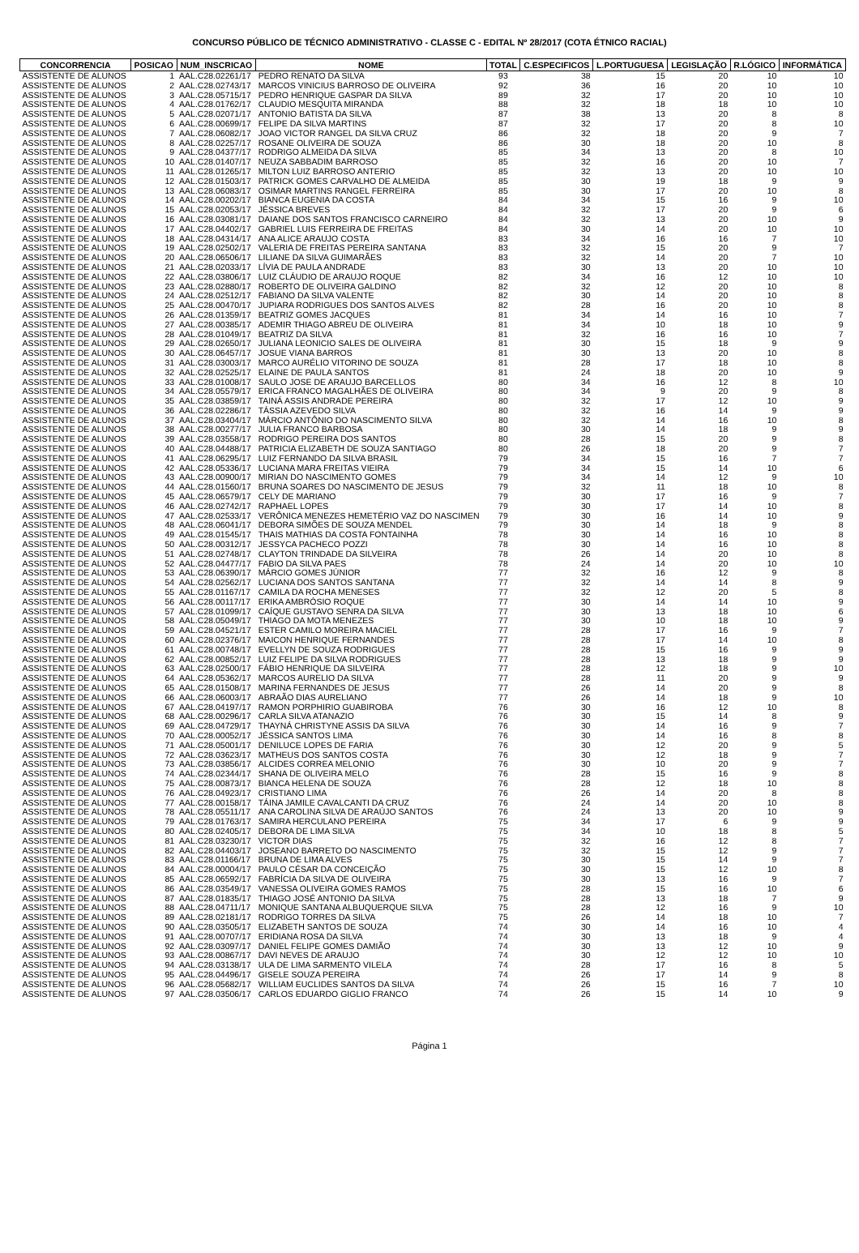CONCURSO PÚBLICO DE TÉCNICO ADMINISTRATIVO - CLASSE C - EDITAL Nº 28/2017 (COTA ÉTNICO RACIAL)
| CONCORRENCIA | POSICAO | NUM_INSCRICAO | NOME | TOTAL | C.ESPECIFICOS | L.PORTUGUESA | LEGISLAÇÃO | R.LÓGICO | INFORMÁTICA |
| --- | --- | --- | --- | --- | --- | --- | --- | --- | --- |
| ASSISTENTE DE ALUNOS | 1 | AAL.C28.02261/17 | PEDRO RENATO DA SILVA | 93 | 38 | 15 | 20 | 10 | 10 |
| ASSISTENTE DE ALUNOS | 2 | AAL.C28.02743/17 | MARCOS VINICIUS BARROSO DE OLIVEIRA | 92 | 36 | 16 | 20 | 10 | 10 |
| ASSISTENTE DE ALUNOS | 3 | AAL.C28.05715/17 | PEDRO HENRIQUE GASPAR DA SILVA | 89 | 32 | 17 | 20 | 10 | 10 |
| ASSISTENTE DE ALUNOS | 4 | AAL.C28.01762/17 | CLAUDIO MESQUITA MIRANDA | 88 | 32 | 18 | 18 | 10 | 10 |
| ASSISTENTE DE ALUNOS | 5 | AAL.C28.02071/17 | ANTONIO BATISTA DA SILVA | 87 | 38 | 13 | 20 | 8 | 8 |
| ASSISTENTE DE ALUNOS | 6 | AAL.C28.00699/17 | FELIPE DA SILVA MARTINS | 87 | 32 | 17 | 20 | 8 | 10 |
| ASSISTENTE DE ALUNOS | 7 | AAL.C28.06082/17 | JOAO VICTOR RANGEL DA SILVA CRUZ | 86 | 32 | 18 | 20 | 9 | 7 |
| ASSISTENTE DE ALUNOS | 8 | AAL.C28.02257/17 | ROSANE OLIVEIRA DE SOUZA | 86 | 30 | 18 | 20 | 10 | 8 |
| ASSISTENTE DE ALUNOS | 9 | AAL.C28.04377/17 | RODRIGO ALMEIDA DA SILVA | 85 | 34 | 13 | 20 | 8 | 10 |
| ASSISTENTE DE ALUNOS | 10 | AAL.C28.01407/17 | NEUZA SABBADIM BARROSO | 85 | 32 | 16 | 20 | 10 | 7 |
| ASSISTENTE DE ALUNOS | 11 | AAL.C28.01265/17 | MILTON LUIZ BARROSO ANTERIO | 85 | 32 | 13 | 20 | 10 | 10 |
| ASSISTENTE DE ALUNOS | 12 | AAL.C28.01503/17 | PATRICK GOMES CARVALHO DE ALMEIDA | 85 | 30 | 19 | 18 | 9 | 9 |
| ASSISTENTE DE ALUNOS | 13 | AAL.C28.06083/17 | OSIMAR MARTINS RANGEL FERREIRA | 85 | 30 | 17 | 20 | 10 | 8 |
| ASSISTENTE DE ALUNOS | 14 | AAL.C28.00202/17 | BIANCA EUGENIA DA COSTA | 84 | 34 | 15 | 16 | 9 | 10 |
| ASSISTENTE DE ALUNOS | 15 | AAL.C28.02053/17 | JÉSSICA BREVES | 84 | 32 | 17 | 20 | 9 | 6 |
| ASSISTENTE DE ALUNOS | 16 | AAL.C28.03081/17 | DAIANE DOS SANTOS FRANCISCO CARNEIRO | 84 | 32 | 13 | 20 | 10 | 9 |
| ASSISTENTE DE ALUNOS | 17 | AAL.C28.04402/17 | GABRIEL LUIS FERREIRA DE FREITAS | 84 | 30 | 14 | 20 | 10 | 10 |
| ASSISTENTE DE ALUNOS | 18 | AAL.C28.04314/17 | ANA ALICE ARAUJO COSTA | 83 | 34 | 16 | 16 | 7 | 10 |
| ASSISTENTE DE ALUNOS | 19 | AAL.C28.02502/17 | VALERIA DE FREITAS PEREIRA SANTANA | 83 | 32 | 15 | 20 | 9 | 7 |
| ASSISTENTE DE ALUNOS | 20 | AAL.C28.06506/17 | LILIANE DA SILVA GUIMARÃES | 83 | 32 | 14 | 20 | 7 | 10 |
| ASSISTENTE DE ALUNOS | 21 | AAL.C28.02033/17 | LÍVIA DE PAULA ANDRADE | 83 | 30 | 13 | 20 | 10 | 10 |
| ASSISTENTE DE ALUNOS | 22 | AAL.C28.03806/17 | LUIZ CLÁUDIO DE ARAUJO ROQUE | 82 | 34 | 16 | 12 | 10 | 10 |
| ASSISTENTE DE ALUNOS | 23 | AAL.C28.02880/17 | ROBERTO DE OLIVEIRA GALDINO | 82 | 32 | 12 | 20 | 10 | 8 |
| ASSISTENTE DE ALUNOS | 24 | AAL.C28.02512/17 | FABIANO DA SILVA VALENTE | 82 | 30 | 14 | 20 | 10 | 8 |
| ASSISTENTE DE ALUNOS | 25 | AAL.C28.00470/17 | JUPIARA RODRIGUES DOS SANTOS ALVES | 82 | 28 | 16 | 20 | 10 | 8 |
| ASSISTENTE DE ALUNOS | 26 | AAL.C28.01359/17 | BEATRIZ GOMES JACQUES | 81 | 34 | 14 | 16 | 10 | 7 |
| ASSISTENTE DE ALUNOS | 27 | AAL.C28.00385/17 | ADEMIR THIAGO ABREU DE OLIVEIRA | 81 | 34 | 10 | 18 | 10 | 9 |
| ASSISTENTE DE ALUNOS | 28 | AAL.C28.01049/17 | BEATRIZ DA SILVA | 81 | 32 | 16 | 16 | 10 | 7 |
| ASSISTENTE DE ALUNOS | 29 | AAL.C28.02650/17 | JULIANA LEONICIO SALES DE OLIVEIRA | 81 | 30 | 15 | 18 | 9 | 9 |
| ASSISTENTE DE ALUNOS | 30 | AAL.C28.06457/17 | JOSUE VIANA BARROS | 81 | 30 | 13 | 20 | 10 | 8 |
| ASSISTENTE DE ALUNOS | 31 | AAL.C28.03003/17 | MARCO AURÉLIO VITORINO DE SOUZA | 81 | 28 | 17 | 18 | 10 | 8 |
| ASSISTENTE DE ALUNOS | 32 | AAL.C28.02525/17 | ELAINE DE PAULA SANTOS | 81 | 24 | 18 | 20 | 10 | 9 |
| ASSISTENTE DE ALUNOS | 33 | AAL.C28.01008/17 | SAULO JOSE DE ARAUJO BARCELLOS | 80 | 34 | 16 | 12 | 8 | 10 |
| ASSISTENTE DE ALUNOS | 34 | AAL.C28.05579/17 | ERICA FRANCO MAGALHÃES DE OLIVEIRA | 80 | 34 | 9 | 20 | 9 | 8 |
| ASSISTENTE DE ALUNOS | 35 | AAL.C28.03859/17 | TAINÁ ASSIS ANDRADE PEREIRA | 80 | 32 | 17 | 12 | 10 | 9 |
| ASSISTENTE DE ALUNOS | 36 | AAL.C28.02286/17 | TÁSSIA AZEVEDO SILVA | 80 | 32 | 16 | 14 | 9 | 9 |
| ASSISTENTE DE ALUNOS | 37 | AAL.C28.03404/17 | MÁRCIO ANTÔNIO DO NASCIMENTO SILVA | 80 | 32 | 14 | 16 | 10 | 8 |
| ASSISTENTE DE ALUNOS | 38 | AAL.C28.00277/17 | JULIA FRANCO BARBOSA | 80 | 30 | 14 | 18 | 9 | 9 |
| ASSISTENTE DE ALUNOS | 39 | AAL.C28.03558/17 | RODRIGO PEREIRA DOS SANTOS | 80 | 28 | 15 | 20 | 9 | 8 |
| ASSISTENTE DE ALUNOS | 40 | AAL.C28.04488/17 | PATRICIA ELIZABETH DE SOUZA SANTIAGO | 80 | 26 | 18 | 20 | 9 | 7 |
| ASSISTENTE DE ALUNOS | 41 | AAL.C28.06295/17 | LUIZ FERNANDO DA SILVA BRASIL | 79 | 34 | 15 | 16 | 7 | 7 |
| ASSISTENTE DE ALUNOS | 42 | AAL.C28.05336/17 | LUCIANA MARA FREITAS VIEIRA | 79 | 34 | 15 | 14 | 10 | 6 |
| ASSISTENTE DE ALUNOS | 43 | AAL.C28.00900/17 | MIRIAN DO NASCIMENTO GOMES | 79 | 34 | 14 | 12 | 9 | 10 |
| ASSISTENTE DE ALUNOS | 44 | AAL.C28.01560/17 | BRUNA SOARES DO NASCIMENTO DE JESUS | 79 | 32 | 11 | 18 | 10 | 8 |
| ASSISTENTE DE ALUNOS | 45 | AAL.C28.06579/17 | CELY DE MARIANO | 79 | 30 | 17 | 16 | 9 | 7 |
| ASSISTENTE DE ALUNOS | 46 | AAL.C28.02742/17 | RAPHAEL LOPES | 79 | 30 | 17 | 14 | 10 | 8 |
| ASSISTENTE DE ALUNOS | 47 | AAL.C28.02533/17 | VERÔNICA MENEZES HEMETÉRIO VAZ DO NASCIMEN | 79 | 30 | 16 | 14 | 10 | 9 |
| ASSISTENTE DE ALUNOS | 48 | AAL.C28.06041/17 | DEBORA SIMÕES DE SOUZA MENDEL | 79 | 30 | 14 | 18 | 9 | 8 |
| ASSISTENTE DE ALUNOS | 49 | AAL.C28.01545/17 | THAIS MATHIAS DA COSTA FONTAINHA | 78 | 30 | 14 | 16 | 10 | 8 |
| ASSISTENTE DE ALUNOS | 50 | AAL.C28.00312/17 | JESSYCA PACHECO POZZI | 78 | 30 | 14 | 16 | 10 | 8 |
| ASSISTENTE DE ALUNOS | 51 | AAL.C28.02748/17 | CLAYTON TRINDADE DA SILVEIRA | 78 | 26 | 14 | 20 | 10 | 8 |
| ASSISTENTE DE ALUNOS | 52 | AAL.C28.04477/17 | FABIO DA SILVA PAES | 78 | 24 | 14 | 20 | 10 | 10 |
| ASSISTENTE DE ALUNOS | 53 | AAL.C28.06390/17 | MÁRCIO GOMES JÚNIOR | 77 | 32 | 16 | 12 | 9 | 8 |
| ASSISTENTE DE ALUNOS | 54 | AAL.C28.02562/17 | LUCIANA DOS SANTOS SANTANA | 77 | 32 | 14 | 14 | 8 | 9 |
| ASSISTENTE DE ALUNOS | 55 | AAL.C28.01167/17 | CAMILA DA ROCHA MENESES | 77 | 32 | 12 | 20 | 5 | 8 |
| ASSISTENTE DE ALUNOS | 56 | AAL.C28.00117/17 | ERIKA AMBRÓSIO ROQUE | 77 | 30 | 14 | 14 | 10 | 9 |
| ASSISTENTE DE ALUNOS | 57 | AAL.C28.01099/17 | CAÍQUE GUSTAVO SENRA DA SILVA | 77 | 30 | 13 | 18 | 10 | 6 |
| ASSISTENTE DE ALUNOS | 58 | AAL.C28.05049/17 | THIAGO DA MOTA MENEZES | 77 | 30 | 10 | 18 | 10 | 9 |
| ASSISTENTE DE ALUNOS | 59 | AAL.C28.04521/17 | ESTER CAMILO MOREIRA MACIEL | 77 | 28 | 17 | 16 | 9 | 7 |
| ASSISTENTE DE ALUNOS | 60 | AAL.C28.02376/17 | MAICON HENRIQUE FERNANDES | 77 | 28 | 17 | 14 | 10 | 8 |
| ASSISTENTE DE ALUNOS | 61 | AAL.C28.00748/17 | EVELLYN DE SOUZA RODRIGUES | 77 | 28 | 15 | 16 | 9 | 9 |
| ASSISTENTE DE ALUNOS | 62 | AAL.C28.00852/17 | LUIZ FELIPE DA SILVA RODRIGUES | 77 | 28 | 13 | 18 | 9 | 9 |
| ASSISTENTE DE ALUNOS | 63 | AAL.C28.02500/17 | FÁBIO HENRIQUE DA SILVEIRA | 77 | 28 | 12 | 18 | 9 | 10 |
| ASSISTENTE DE ALUNOS | 64 | AAL.C28.05362/17 | MARCOS AURELIO DA SILVA | 77 | 28 | 11 | 20 | 9 | 9 |
| ASSISTENTE DE ALUNOS | 65 | AAL.C28.01508/17 | MARINA FERNANDES DE JESUS | 77 | 26 | 14 | 20 | 9 | 8 |
| ASSISTENTE DE ALUNOS | 66 | AAL.C28.06003/17 | ABRAÃO DIAS AURELIANO | 77 | 26 | 14 | 18 | 9 | 10 |
| ASSISTENTE DE ALUNOS | 67 | AAL.C28.04197/17 | RAMON PORPHIRIO GUABIROBA | 76 | 30 | 16 | 12 | 10 | 8 |
| ASSISTENTE DE ALUNOS | 68 | AAL.C28.00296/17 | CARLA SILVA ATANAZIO | 76 | 30 | 15 | 14 | 8 | 9 |
| ASSISTENTE DE ALUNOS | 69 | AAL.C28.04729/17 | THAYNÁ CHRISTYNE ASSIS DA SILVA | 76 | 30 | 14 | 16 | 9 | 7 |
| ASSISTENTE DE ALUNOS | 70 | AAL.C28.00052/17 | JÉSSICA SANTOS LIMA | 76 | 30 | 14 | 16 | 8 | 8 |
| ASSISTENTE DE ALUNOS | 71 | AAL.C28.05001/17 | DENILUCE LOPES DE FARIA | 76 | 30 | 12 | 20 | 9 | 5 |
| ASSISTENTE DE ALUNOS | 72 | AAL.C28.03623/17 | MATHEUS DOS SANTOS COSTA | 76 | 30 | 12 | 18 | 9 | 7 |
| ASSISTENTE DE ALUNOS | 73 | AAL.C28.03856/17 | ALCIDES CORREA MELONIO | 76 | 30 | 10 | 20 | 9 | 7 |
| ASSISTENTE DE ALUNOS | 74 | AAL.C28.02344/17 | SHANA DE OLIVEIRA MELO | 76 | 28 | 15 | 16 | 9 | 8 |
| ASSISTENTE DE ALUNOS | 75 | AAL.C28.00873/17 | BIANCA HELENA DE SOUZA | 76 | 28 | 12 | 18 | 10 | 8 |
| ASSISTENTE DE ALUNOS | 76 | AAL.C28.04923/17 | CRISTIANO LIMA | 76 | 26 | 14 | 20 | 8 | 8 |
| ASSISTENTE DE ALUNOS | 77 | AAL.C28.00158/17 | TÁINA JAMILE CAVALCANTI DA CRUZ | 76 | 24 | 14 | 20 | 10 | 8 |
| ASSISTENTE DE ALUNOS | 78 | AAL.C28.05511/17 | ANA CAROLINA SILVA DE ARAÚJO SANTOS | 76 | 24 | 13 | 20 | 10 | 9 |
| ASSISTENTE DE ALUNOS | 79 | AAL.C28.01763/17 | SAMIRA HERCULANO PEREIRA | 75 | 34 | 17 | 6 | 9 | 9 |
| ASSISTENTE DE ALUNOS | 80 | AAL.C28.02405/17 | DEBORA DE LIMA SILVA | 75 | 34 | 10 | 18 | 8 | 5 |
| ASSISTENTE DE ALUNOS | 81 | AAL.C28.03230/17 | VICTOR DIAS | 75 | 32 | 16 | 12 | 8 | 7 |
| ASSISTENTE DE ALUNOS | 82 | AAL.C28.04403/17 | JOSEANO BARRETO DO NASCIMENTO | 75 | 32 | 15 | 12 | 9 | 7 |
| ASSISTENTE DE ALUNOS | 83 | AAL.C28.01166/17 | BRUNA DE LIMA ALVES | 75 | 30 | 15 | 14 | 9 | 7 |
| ASSISTENTE DE ALUNOS | 84 | AAL.C28.00004/17 | PAULO CÉSAR DA CONCEIÇÃO | 75 | 30 | 15 | 12 | 10 | 8 |
| ASSISTENTE DE ALUNOS | 85 | AAL.C28.06592/17 | FABRÍCIA DA SILVA DE OLIVEIRA | 75 | 30 | 13 | 16 | 9 | 7 |
| ASSISTENTE DE ALUNOS | 86 | AAL.C28.03549/17 | VANESSA OLIVEIRA GOMES RAMOS | 75 | 28 | 15 | 16 | 10 | 6 |
| ASSISTENTE DE ALUNOS | 87 | AAL.C28.01835/17 | THIAGO JOSÉ ANTONIO DA SILVA | 75 | 28 | 13 | 18 | 7 | 9 |
| ASSISTENTE DE ALUNOS | 88 | AAL.C28.04711/17 | MONIQUE SANTANA ALBUQUERQUE SILVA | 75 | 28 | 12 | 16 | 9 | 10 |
| ASSISTENTE DE ALUNOS | 89 | AAL.C28.02181/17 | RODRIGO TORRES DA SILVA | 75 | 26 | 14 | 18 | 10 | 7 |
| ASSISTENTE DE ALUNOS | 90 | AAL.C28.03505/17 | ELIZABETH SANTOS DE SOUZA | 74 | 30 | 14 | 16 | 10 | 4 |
| ASSISTENTE DE ALUNOS | 91 | AAL.C28.00707/17 | ERIDIANA ROSA DA SILVA | 74 | 30 | 13 | 18 | 9 | 4 |
| ASSISTENTE DE ALUNOS | 92 | AAL.C28.03097/17 | DANIEL FELIPE GOMES DAMIÃO | 74 | 30 | 13 | 12 | 10 | 9 |
| ASSISTENTE DE ALUNOS | 93 | AAL.C28.00867/17 | DAVI NEVES DE ARAUJO | 74 | 30 | 12 | 12 | 10 | 10 |
| ASSISTENTE DE ALUNOS | 94 | AAL.C28.03138/17 | ULA DE LIMA SARMENTO VILELA | 74 | 28 | 17 | 16 | 8 | 5 |
| ASSISTENTE DE ALUNOS | 95 | AAL.C28.04496/17 | GISELE SOUZA PEREIRA | 74 | 26 | 17 | 14 | 9 | 8 |
| ASSISTENTE DE ALUNOS | 96 | AAL.C28.05682/17 | WILLIAM EUCLIDES SANTOS DA SILVA | 74 | 26 | 15 | 16 | 7 | 10 |
| ASSISTENTE DE ALUNOS | 97 | AAL.C28.03506/17 | CARLOS EDUARDO GIGLIO FRANCO | 74 | 26 | 15 | 14 | 10 | 9 |
Página 1